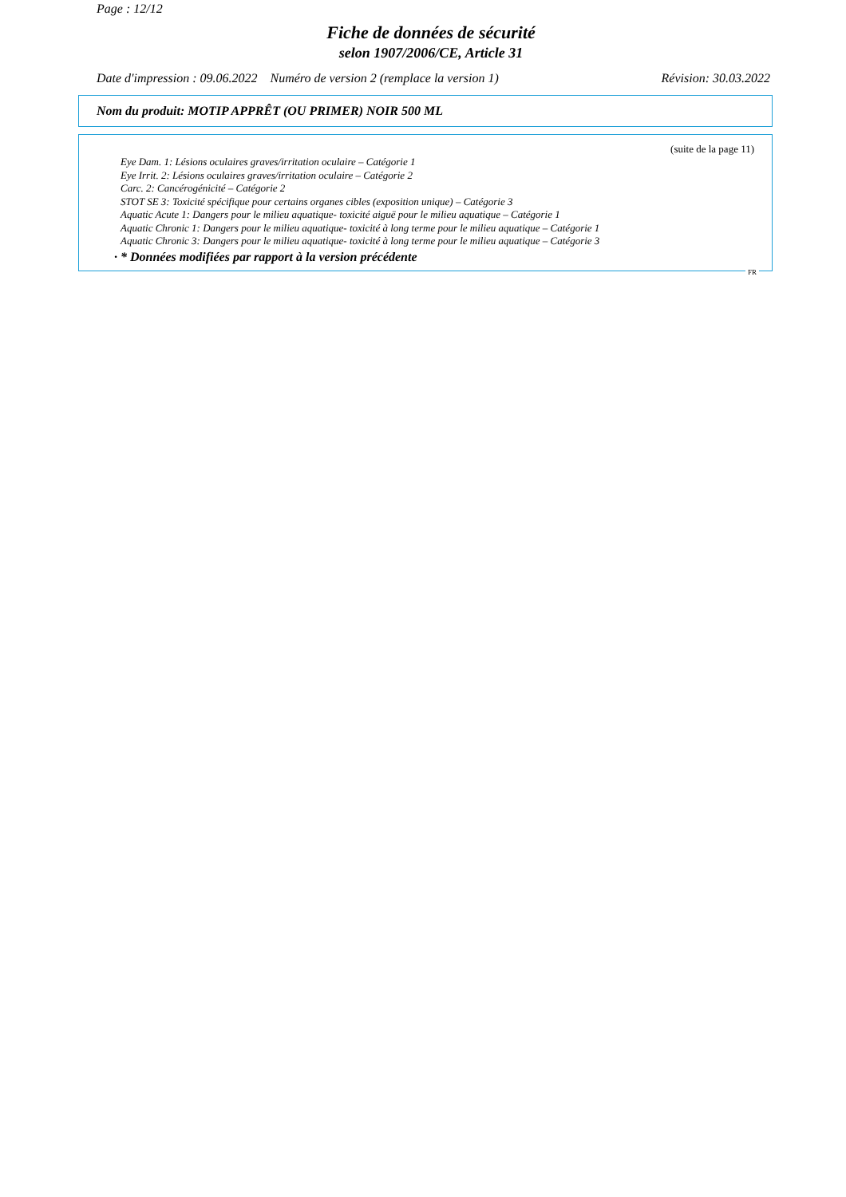Page : 12/12
Fiche de données de sécurité
selon 1907/2006/CE, Article 31
Date d'impression : 09.06.2022 Numéro de version 2 (remplace la version 1) Révision: 30.03.2022
Nom du produit: MOTIP APPRÊT (OU PRIMER) NOIR 500 ML
(suite de la page 11)
Eye Dam. 1: Lésions oculaires graves/irritation oculaire – Catégorie 1
Eye Irrit. 2: Lésions oculaires graves/irritation oculaire – Catégorie 2
Carc. 2: Cancérogénicité – Catégorie 2
STOT SE 3: Toxicité spécifique pour certains organes cibles (exposition unique) – Catégorie 3
Aquatic Acute 1: Dangers pour le milieu aquatique- toxicité aiguë pour le milieu aquatique – Catégorie 1
Aquatic Chronic 1: Dangers pour le milieu aquatique- toxicité à long terme pour le milieu aquatique – Catégorie 1
Aquatic Chronic 3: Dangers pour le milieu aquatique- toxicité à long terme pour le milieu aquatique – Catégorie 3
· * Données modifiées par rapport à la version précédente
FR